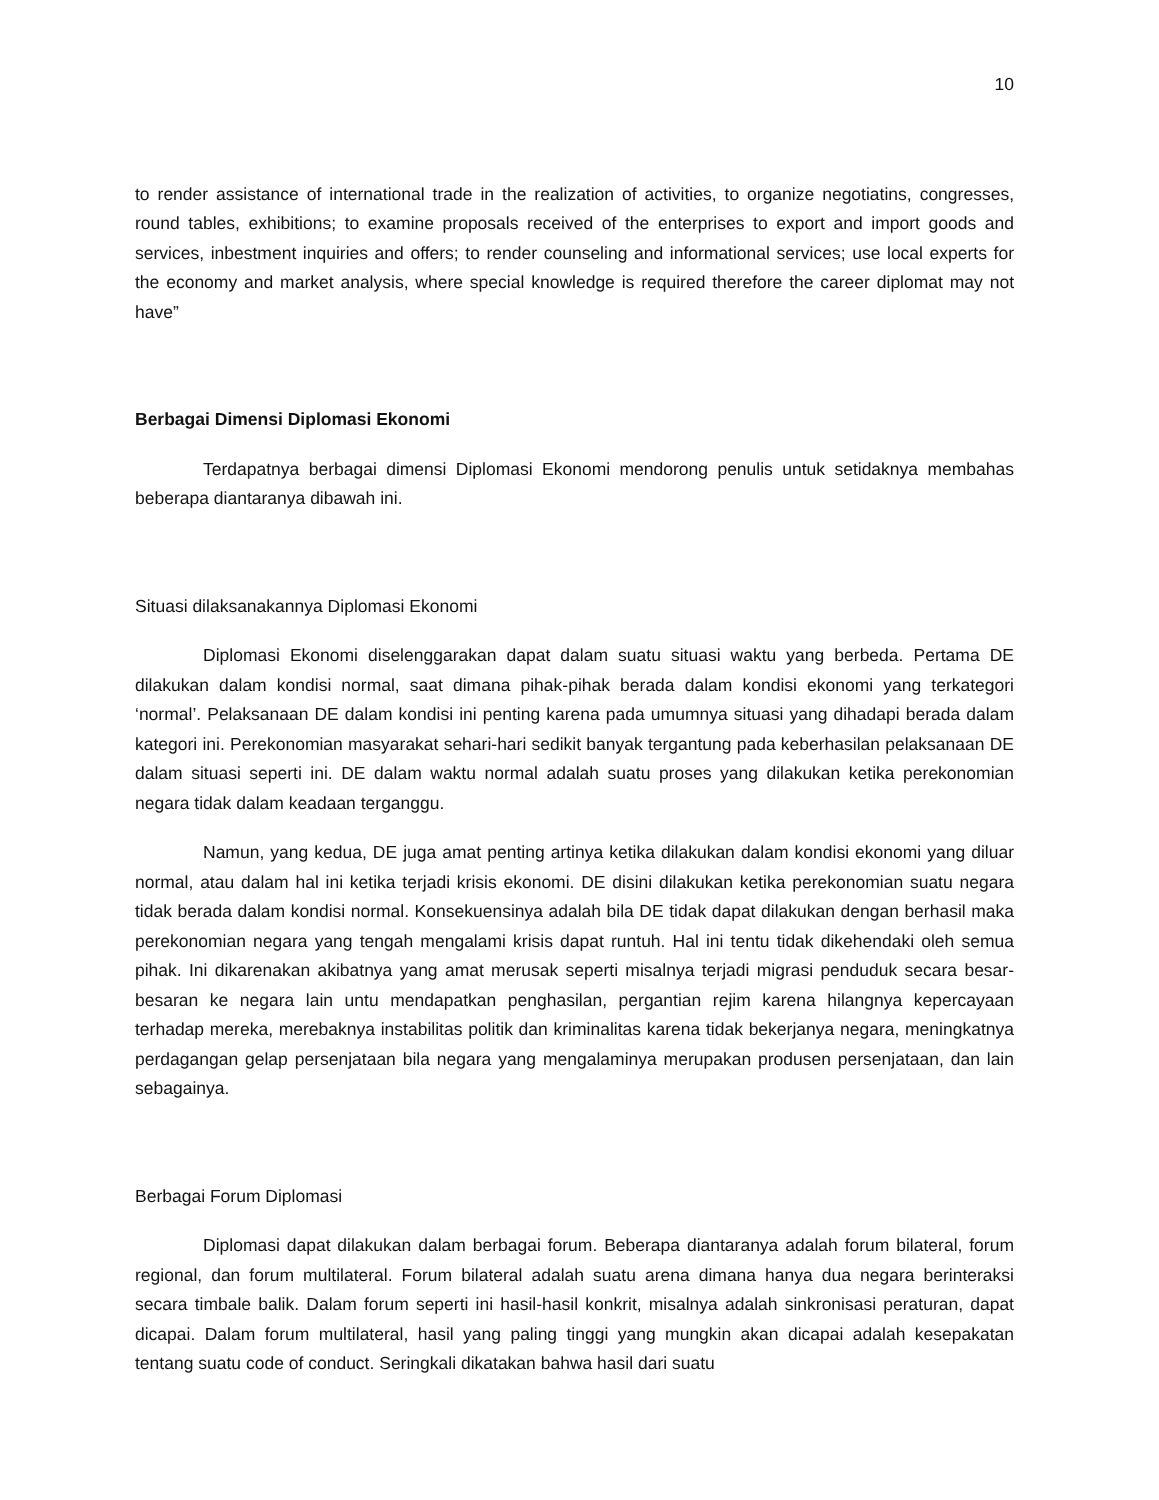10
to render assistance of international trade in the realization of activities, to organize negotiatins, congresses, round tables, exhibitions; to examine proposals received of the enterprises to export and import goods and services, inbestment inquiries and offers; to render counseling and informational services; use local experts for the economy and market analysis, where special knowledge is required therefore the career diplomat may not have”
Berbagai Dimensi Diplomasi Ekonomi
Terdapatnya berbagai dimensi Diplomasi Ekonomi mendorong penulis untuk setidaknya membahas beberapa diantaranya dibawah ini.
Situasi dilaksanakannya Diplomasi Ekonomi
Diplomasi Ekonomi diselenggarakan dapat dalam suatu situasi waktu yang berbeda. Pertama DE dilakukan dalam kondisi normal, saat dimana pihak-pihak berada dalam kondisi ekonomi yang terkategori ‘normal’. Pelaksanaan DE dalam kondisi ini penting karena pada umumnya situasi yang dihadapi berada dalam kategori ini. Perekonomian masyarakat sehari-hari sedikit banyak tergantung pada keberhasilan pelaksanaan DE dalam situasi seperti ini. DE dalam waktu normal adalah suatu proses yang dilakukan ketika perekonomian negara tidak dalam keadaan terganggu.
Namun, yang kedua, DE juga amat penting artinya ketika dilakukan dalam kondisi ekonomi yang diluar normal, atau dalam hal ini ketika terjadi krisis ekonomi. DE disini dilakukan ketika perekonomian suatu negara tidak berada dalam kondisi normal. Konsekuensinya adalah bila DE tidak dapat dilakukan dengan berhasil maka perekonomian negara yang tengah mengalami krisis dapat runtuh. Hal ini tentu tidak dikehendaki oleh semua pihak. Ini dikarenakan akibatnya yang amat merusak seperti misalnya terjadi migrasi penduduk secara besar-besaran ke negara lain untu mendapatkan penghasilan, pergantian rejim karena hilangnya kepercayaan terhadap mereka, merebaknya instabilitas politik dan kriminalitas karena tidak bekerjanya negara, meningkatnya perdagangan gelap persenjataan bila negara yang mengalaminya merupakan produsen persenjataan, dan lain sebagainya.
Berbagai Forum Diplomasi
Diplomasi dapat dilakukan dalam berbagai forum. Beberapa diantaranya adalah forum bilateral, forum regional, dan forum multilateral. Forum bilateral adalah suatu arena dimana hanya dua negara berinteraksi secara timbale balik. Dalam forum seperti ini hasil-hasil konkrit, misalnya adalah sinkronisasi peraturan, dapat dicapai. Dalam forum multilateral, hasil yang paling tinggi yang mungkin akan dicapai adalah kesepakatan tentang suatu code of conduct. Seringkali dikatakan bahwa hasil dari suatu